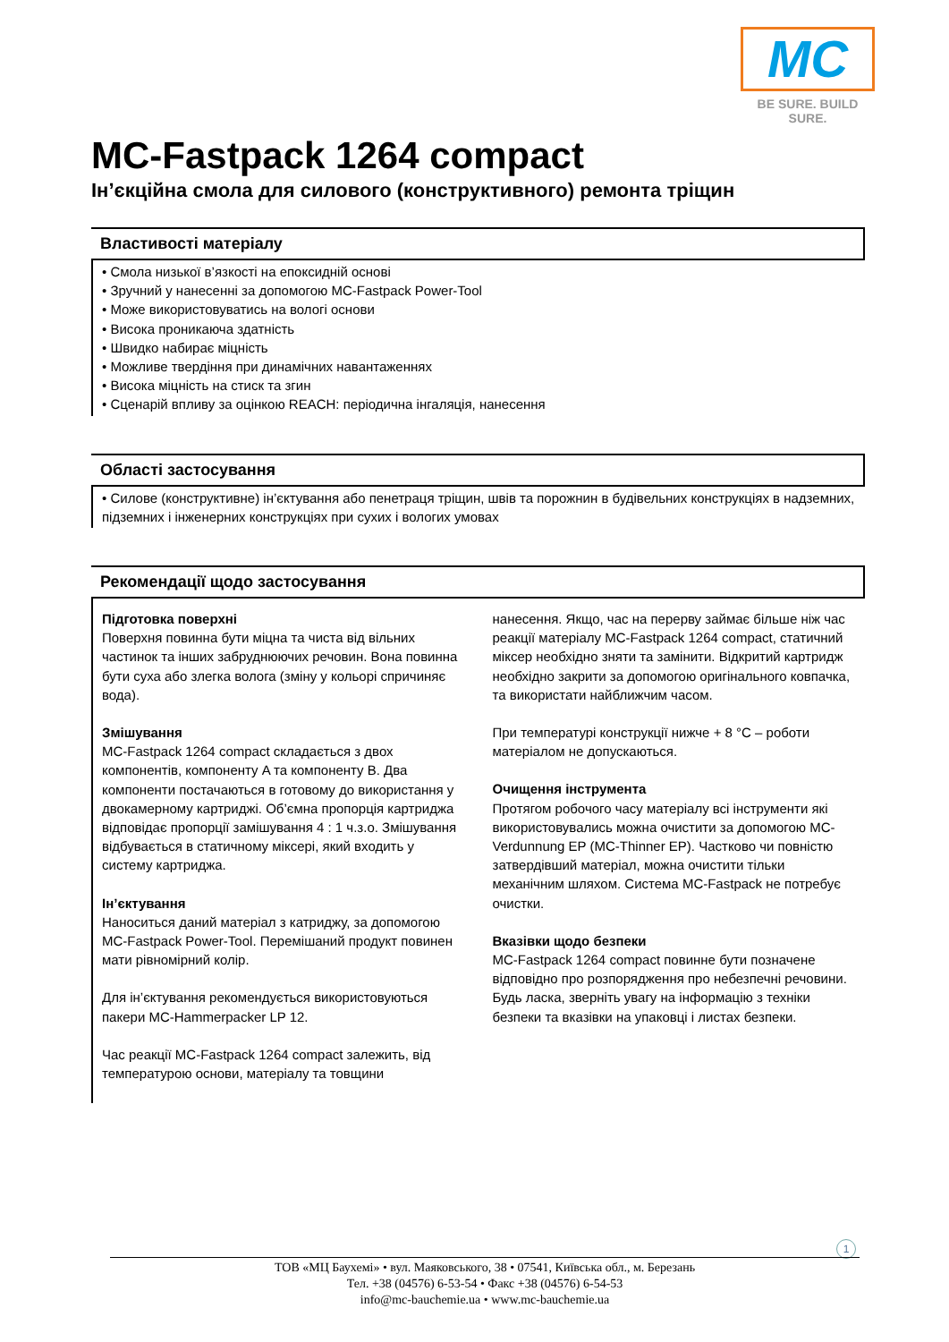MC
BE SURE. BUILD SURE.
MC-Fastpack 1264 compact
Ін’єкційна смола для силового (конструктивного) ремонта тріщин
Властивості матеріалу
• Смола низької в’язкості на епоксидній основі
• Зручний у нанесенні за допомогою MC-Fastpack Power-Tool
• Може використовуватись на вологі основи
• Висока проникаюча здатність
• Швидко набирає міцність
• Можливе твердіння при динамічних навантаженнях
• Висока міцність на стиск та згин
• Сценарій впливу за оцінкою REACH: періодична інгаляція, нанесення
Області застосування
• Силове (конструктивне) ін’єктування або пенетраця тріщин, швів та порожнин в будівельних конструкціях в надземних, підземних і інженерних конструкціях при сухих і вологих умовах
Рекомендації щодо застосування
Підготовка поверхні
Поверхня повинна бути міцна та чиста від вільних частинок та інших забруднюючих речовин. Вона повинна бути суха або злегка волога (зміну у кольорі спричиняє вода).
Змішування
MC-Fastpack 1264 compact складається з двох компонентів, компоненту A та компоненту B. Два компоненти постачаються в готовому до використання у двокамерному картриджі. Об’ємна пропорція картриджа відповідає пропорції замішування 4 : 1 ч.з.о. Змішування відбувається в статичному міксері, який входить у систему картриджа.
Ін’єктування
Наноситься даний матеріал з катриджу, за допомогою MC-Fastpack Power-Tool. Перемішаний продукт повинен мати рівномірний колір.
Для ін’єктування рекомендується використовуються пакери MC-Hammerpacker LP 12.
Час реакції MC-Fastpack 1264 compact залежить, від температурою основи, матеріалу та товщини
нанесення. Якщо, час на перерву займає більше ніж час реакції матеріалу MC-Fastpack 1264 compact, статичний міксер необхідно зняти та замінити. Відкритий картридж необхідно закрити за допомогою оригінального ковпачка, та використати найближчим часом.
При температурі конструкції нижче + 8 °C – роботи матеріалом не допускаються.
Очищення інструмента
Протягом робочого часу матеріалу всі інструменти які використовувались можна очистити за допомогою MC-Verdunnung EP (MC-Thinner EP). Частково чи повністю затвердівший матеріал, можна очистити тільки механічним шляхом. Система MC-Fastpack не потребує очистки.
Вказівки щодо безпеки
MC-Fastpack 1264 compact повинне бути позначене відповідно про розпорядження про небезпечні речовини. Будь ласка, зверніть увагу на інформацію з техніки безпеки та вказівки на упаковці і листах безпеки.
1
ТОВ «МЦ Баухемі» • вул. Маяковського, 38 • 07541, Київська обл., м. Березань
Тел. +38 (04576) 6-53-54 • Факс +38 (04576) 6-54-53
info@mc-bauchemie.ua • www.mc-bauchemie.ua